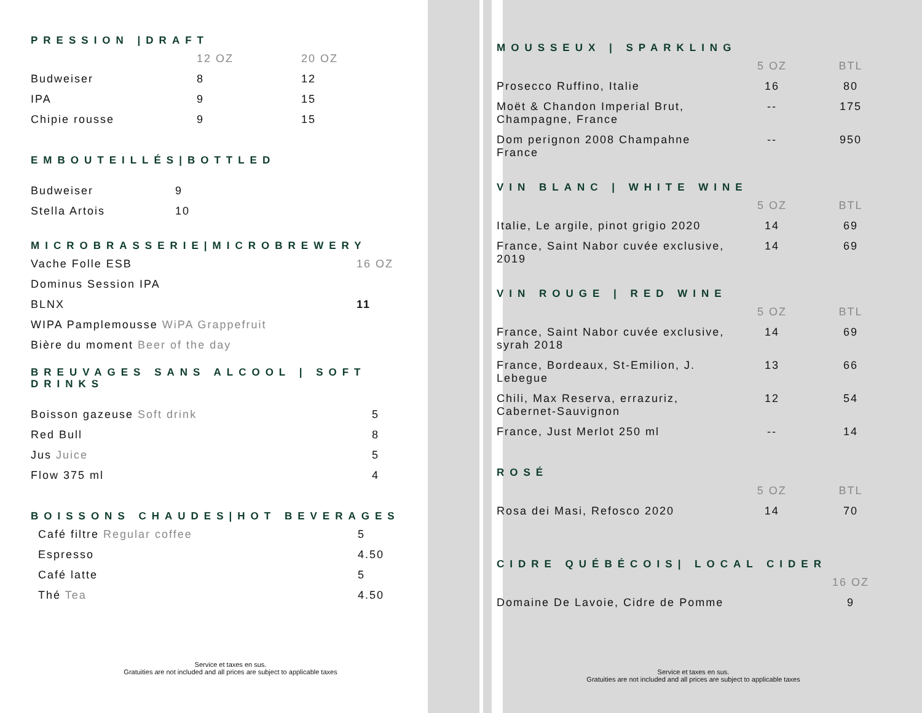PRESSION |DRAFT
| | 12 OZ | 20 OZ |
| Budweiser | 8 | 12 |
| IPA | 9 | 15 |
| Chipie rousse | 9 | 15 |
EMBOUTEILLÉS|BOTTLED
| Budweiser | 9 |
| Stella Artois | 10 |
MICROBRASSERIE|MICROBREWERY
| Vache Folle ESB | 16 OZ |
| Dominus Session IPA | |
| BLNX | 11 |
| WIPA Pamplemousse WiPA Grappefruit | |
| Bière du moment Beer of the day | |
BREUVAGES SANS ALCOOL | SOFT DRINKS
| Boisson gazeuse Soft drink | 5 |
| Red Bull | 8 |
| Jus Juice | 5 |
| Flow 375 ml | 4 |
BOISSONS CHAUDES|HOT BEVERAGES
| Café filtre Regular coffee | 5 |
| Espresso | 4.50 |
| Café latte | 5 |
| Thé Tea | 4.50 |
Service et taxes en sus.
Gratuities are not included and all prices are subject to applicable taxes
MOUSSEUX | SPARKLING
| | 5 OZ | BTL |
| Prosecco Ruffino, Italie | 16 | 80 |
| Moët & Chandon Imperial Brut, Champagne, France | -- | 175 |
| Dom perignon 2008 Champahne France | -- | 950 |
VIN BLANC | WHITE WINE
| | 5 OZ | BTL |
| Italie, Le argile, pinot grigio 2020 | 14 | 69 |
| France, Saint Nabor cuvée exclusive, 2019 | 14 | 69 |
VIN ROUGE | RED WINE
| | 5 OZ | BTL |
| France, Saint Nabor cuvée exclusive, syrah 2018 | 14 | 69 |
| France, Bordeaux, St-Emilion, J. Lebegue | 13 | 66 |
| Chili, Max Reserva, errazuriz, Cabernet-Sauvignon | 12 | 54 |
| France, Just Merlot 250 ml | -- | 14 |
ROSÉ
| | 5 OZ | BTL |
| Rosa dei Masi, Refosco 2020 | 14 | 70 |
CIDRE QUÉBÉCOIS| LOCAL CIDER
| | 16 OZ |
| Domaine De Lavoie, Cidre de Pomme | 9 |
Service et taxes en sus.
Gratuities are not included and all prices are subject to applicable taxes